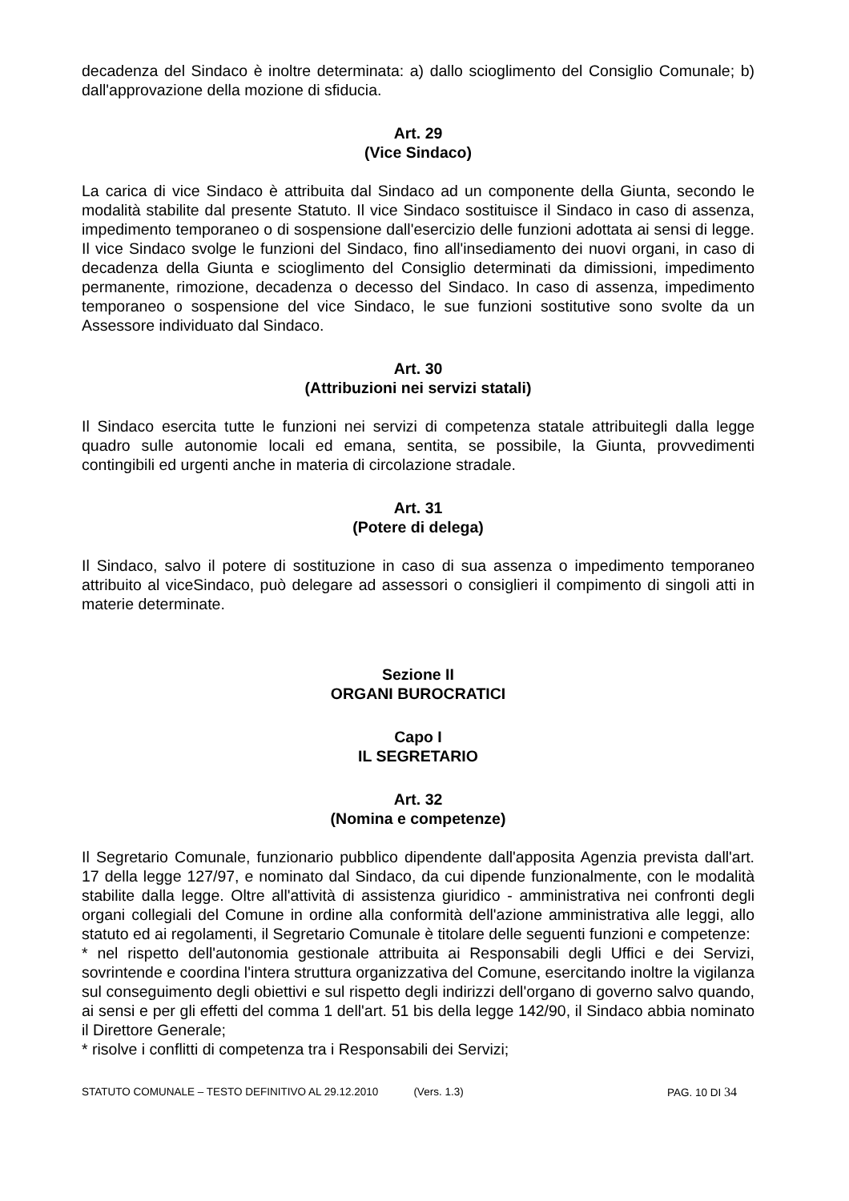decadenza del Sindaco è inoltre determinata: a) dallo scioglimento del Consiglio Comunale; b) dall'approvazione della mozione di sfiducia.
Art. 29
(Vice Sindaco)
La carica di vice Sindaco è attribuita dal Sindaco ad un componente della Giunta, secondo le modalità stabilite dal presente Statuto. Il vice Sindaco sostituisce il Sindaco in caso di assenza, impedimento temporaneo o di sospensione dall'esercizio delle funzioni adottata ai sensi di legge. Il vice Sindaco svolge le funzioni del Sindaco, fino all'insediamento dei nuovi organi, in caso di decadenza della Giunta e scioglimento del Consiglio determinati da dimissioni, impedimento permanente, rimozione, decadenza o decesso del Sindaco. In caso di assenza, impedimento temporaneo o sospensione del vice Sindaco, le sue funzioni sostitutive sono svolte da un Assessore individuato dal Sindaco.
Art. 30
(Attribuzioni nei servizi statali)
Il Sindaco esercita tutte le funzioni nei servizi di competenza statale attribuitegli dalla legge quadro sulle autonomie locali ed emana, sentita, se possibile, la Giunta, provvedimenti contingibili ed urgenti anche in materia di circolazione stradale.
Art. 31
(Potere di delega)
Il Sindaco, salvo il potere di sostituzione in caso di sua assenza o impedimento temporaneo attribuito al viceSindaco, può delegare ad assessori o consiglieri il compimento di singoli atti in materie determinate.
Sezione II
ORGANI BUROCRATICI
Capo I
IL SEGRETARIO
Art. 32
(Nomina e competenze)
Il Segretario Comunale, funzionario pubblico dipendente dall'apposita Agenzia prevista dall'art. 17 della legge 127/97, e nominato dal Sindaco, da cui dipende funzionalmente, con le modalità stabilite dalla legge. Oltre all'attività di assistenza giuridico - amministrativa nei confronti degli organi collegiali del Comune in ordine alla conformità dell'azione amministrativa alle leggi, allo statuto ed ai regolamenti, il Segretario Comunale è titolare delle seguenti funzioni e competenze:
* nel rispetto dell'autonomia gestionale attribuita ai Responsabili degli Uffici e dei Servizi, sovrintende e coordina l'intera struttura organizzativa del Comune, esercitando inoltre la vigilanza sul conseguimento degli obiettivi e sul rispetto degli indirizzi dell'organo di governo salvo quando, ai sensi e per gli effetti del comma 1 dell'art. 51 bis della legge 142/90, il Sindaco abbia nominato il Direttore Generale;
* risolve i conflitti di competenza tra i Responsabili dei Servizi;
STATUTO COMUNALE – TESTO DEFINITIVO AL 29.12.2010 (Vers. 1.3) PAG. 10 DI 34